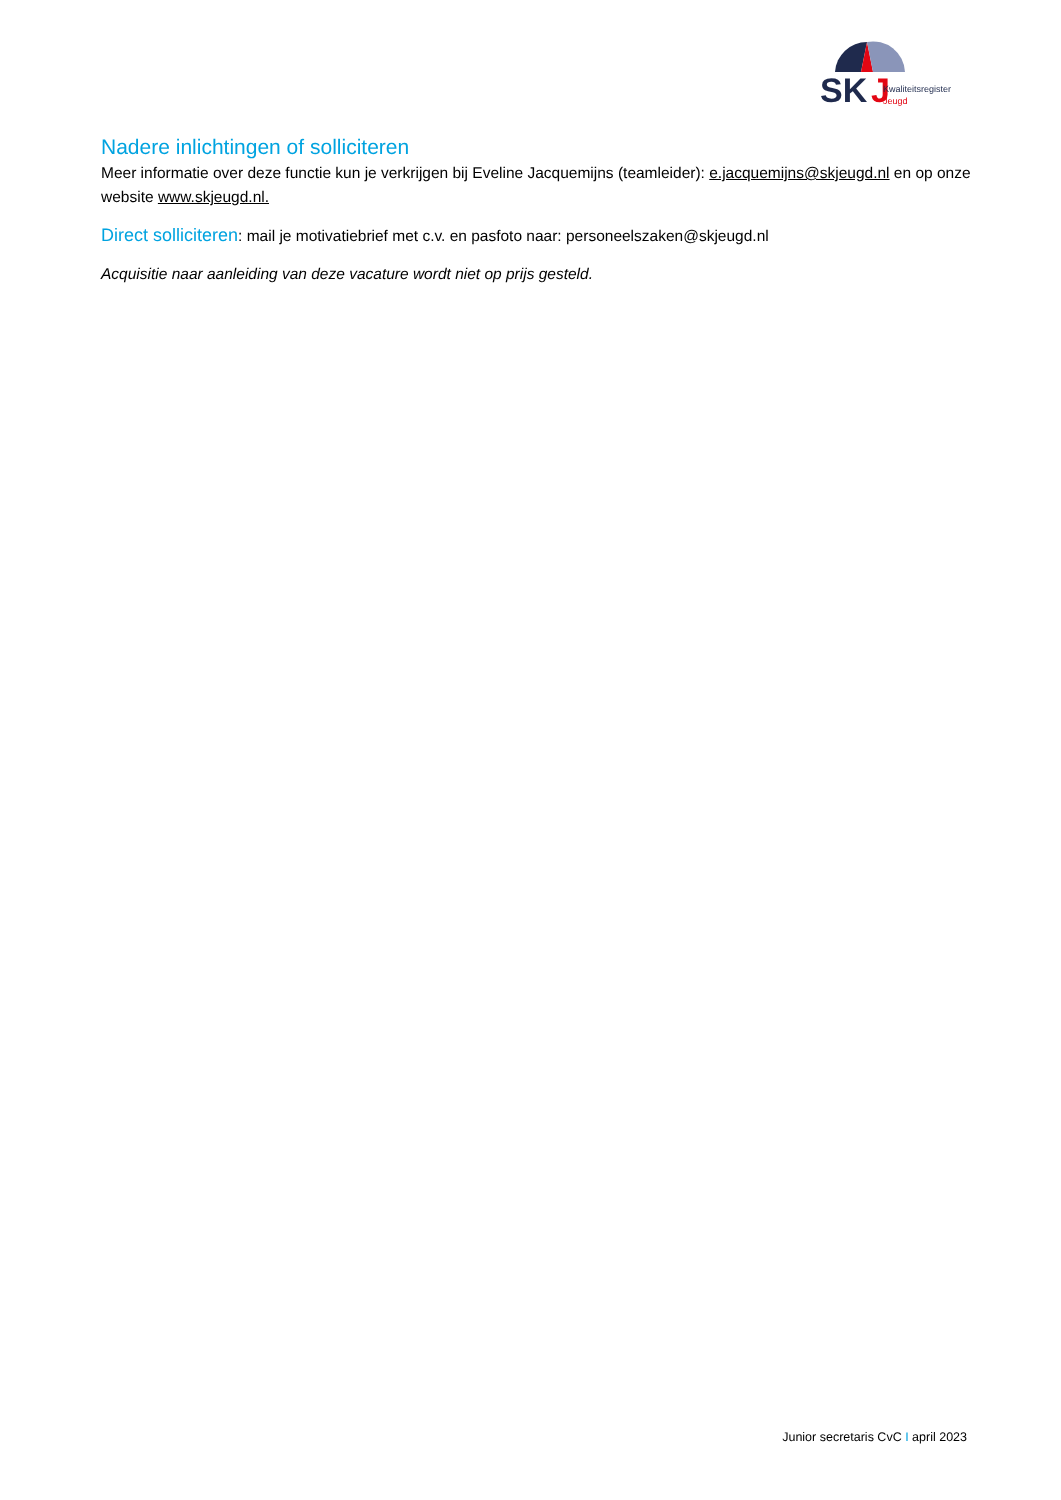SK
J
Kwaliteitsregister
Jeugd
Nadere inlichtingen of solliciteren
Meer informatie over deze functie kun je verkrijgen bij Eveline Jacquemijns (teamleider): e.jacquemijns@skjeugd.nl en op onze website www.skjeugd.nl.
Direct solliciteren: mail je motivatiebrief met c.v. en pasfoto naar: personeelszaken@skjeugd.nl
Acquisitie naar aanleiding van deze vacature wordt niet op prijs gesteld.
Junior secretaris CvC I april 2023